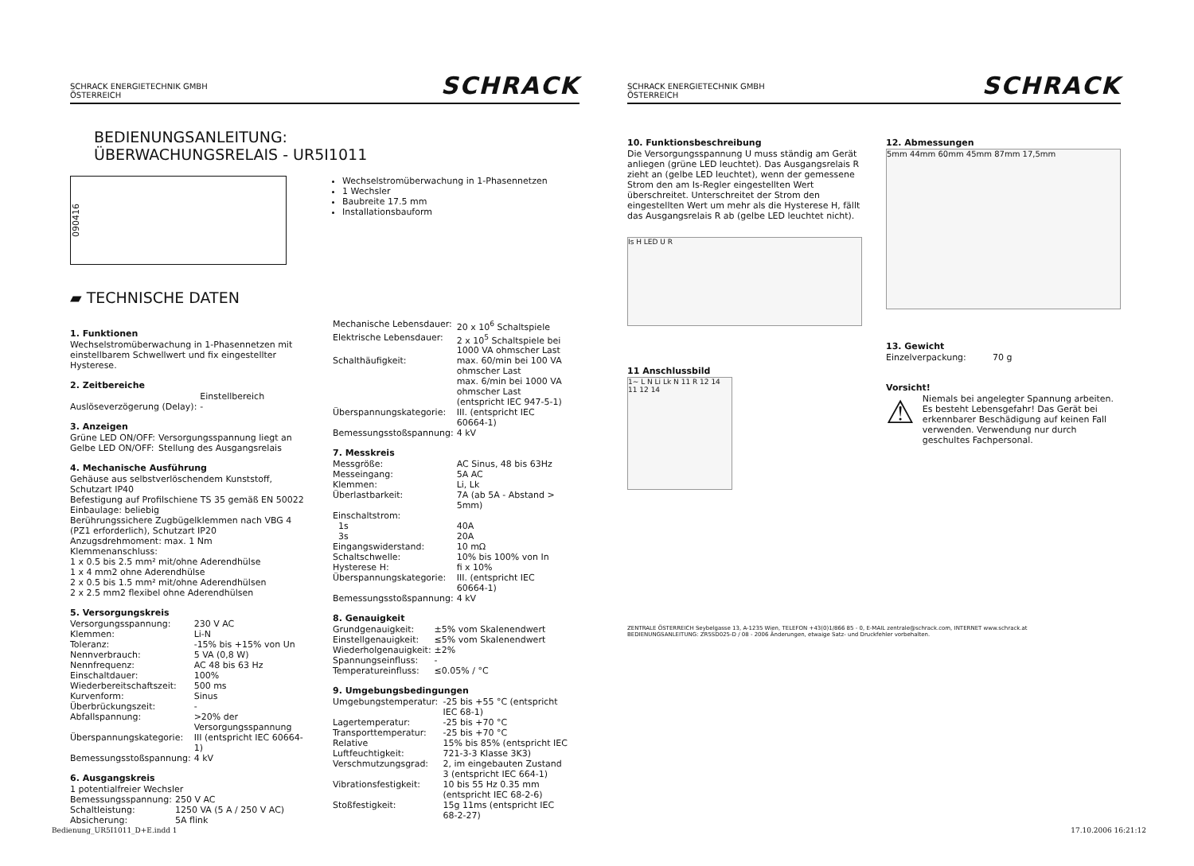SCHRACK ENERGIETECHNIK GMBH
ÖSTERREICH
SCHRACK
BEDIENUNGSANLEITUNG:
ÜBERWACHUNGSRELAIS - UR5I1011
090416
Wechselstromüberwachung in 1-Phasennetzen
1 Wechsler
Baubreite 17.5 mm
Installationsbauform
▰ TECHNISCHE DATEN
1. Funktionen
Wechselstromüberwachung in 1-Phasennetzen mit einstellbarem Schwellwert und fix eingestellter Hysterese.
2. Zeitbereiche
| | Einstellbereich |
| Auslöseverzögerung (Delay): | - |
3. Anzeigen
| Grüne LED ON/OFF: | Versorgungsspannung liegt an |
| Gelbe LED ON/OFF: | Stellung des Ausgangsrelais |
4. Mechanische Ausführung
Gehäuse aus selbstverlöschendem Kunststoff, Schutzart IP40
Befestigung auf Profilschiene TS 35 gemäß EN 50022
Einbaulage: beliebig
Berührungssichere Zugbügelklemmen nach VBG 4 (PZ1 erforderlich), Schutzart IP20
Anzugsdrehmoment: max. 1 Nm
Klemmenanschluss:
1 x 0.5 bis 2.5 mm² mit/ohne Aderendhülse
1 x 4 mm2 ohne Aderendhülse
2 x 0.5 bis 1.5 mm² mit/ohne Aderendhülsen
2 x 2.5 mm2 flexibel ohne Aderendhülsen
5. Versorgungskreis
| Versorgungsspannung: | 230 V AC |
| Klemmen: | Li-N |
| Toleranz: | -15% bis +15% von Un |
| Nennverbrauch: | 5 VA (0,8 W) |
| Nennfrequenz: | AC 48 bis 63 Hz |
| Einschaltdauer: | 100% |
| Wiederbereitschaftszeit: | 500 ms |
| Kurvenform: | Sinus |
| Überbrückungszeit: | - |
| Abfallspannung: | >20% der Versorgungsspannung |
| Überspannungskategorie: | III (entspricht IEC 60664-1) |
| Bemessungsstoßspannung: | 4 kV |
6. Ausgangskreis
1 potentialfreier Wechsler
| Bemessungsspannung: | 250 V AC |
| Schaltleistung: | 1250 VA (5 A / 250 V AC) |
| Absicherung: | 5A flink |
| Mechanische Lebensdauer: | 20 x 10<sup>6</sup> Schaltspiele |
| Elektrische Lebensdauer: | 2 x 10<sup>5</sup> Schaltspiele bei 1000 VA ohmscher Last |
| Schalthäufigkeit: | max. 60/min bei 100 VA ohmscher Last max. 6/min bei 1000 VA ohmscher Last (entspricht IEC 947-5-1) |
| Überspannungskategorie: | III. (entspricht IEC 60664-1) |
| Bemessungsstoßspannung: | 4 kV |
7. Messkreis
| Messgröße: | AC Sinus, 48 bis 63Hz |
| Messeingang: | 5A AC |
| Klemmen: | Li, Lk |
| Überlastbarkeit: | 7A (ab 5A - Abstand > 5mm) |
| Einschaltstrom: | |
| 1s | 40A |
| 3s | 20A |
| Eingangswiderstand: | 10 mΩ |
| Schaltschwelle: | 10% bis 100% von In |
| Hysterese H: | fi x 10% |
| Überspannungskategorie: | III. (entspricht IEC 60664-1) |
| Bemessungsstoßspannung: | 4 kV |
8. Genauigkeit
| Grundgenauigkeit: | ±5% vom Skalenendwert |
| Einstellgenauigkeit: | ≤5% vom Skalenendwert |
| Wiederholgenauigkeit: | ±2% |
| Spannungseinfluss: | - |
| Temperatureinfluss: | ≤0.05% / °C |
9. Umgebungsbedingungen
| Umgebungstemperatur: | -25 bis +55 °C (entspricht IEC 68-1) |
| Lagertemperatur: | -25 bis +70 °C |
| Transporttemperatur: | -25 bis +70 °C |
| Relative Luftfeuchtigkeit: | 15% bis 85% (entspricht IEC 721-3-3 Klasse 3K3) |
| Verschmutzungsgrad: | 2, im eingebauten Zustand 3 (entspricht IEC 664-1) |
| Vibrationsfestigkeit: | 10 bis 55 Hz 0.35 mm (entspricht IEC 68-2-6) |
| Stoßfestigkeit: | 15g 11ms (entspricht IEC 68-2-27) |
SCHRACK ENERGIETECHNIK GMBH
ÖSTERREICH
SCHRACK
10. Funktionsbeschreibung
Die Versorgungsspannung U muss ständig am Gerät anliegen (grüne LED leuchtet). Das Ausgangsrelais R zieht an (gelbe LED leuchtet), wenn der gemessene Strom den am Is-Regler eingestellten Wert überschreitet. Unterschreitet der Strom den eingestellten Wert um mehr als die Hysterese H, fällt das Ausgangsrelais R ab (gelbe LED leuchtet nicht).
Is H LED U R
11 Anschlussbild
1~ L N Li Lk N 11 R 12 14 11 12 14
12. Abmessungen
5mm 44mm 60mm 45mm 87mm 17,5mm
13. Gewicht
| Einzelverpackung: | 70 g |
Vorsicht!
⚠
Niemals bei angelegter Spannung arbeiten. Es besteht Lebensgefahr! Das Gerät bei erkennbarer Beschädigung auf keinen Fall verwenden. Verwendung nur durch geschultes Fachpersonal.
ZENTRALE ÖSTERREICH Seybelgasse 13, A-1235 Wien, TELEFON +43(0)1/866 85 - 0, E-MAIL zentrale@schrack.com, INTERNET www.schrack.at
BEDIENUNGSANLEITUNG: ZR5SD025-D / 08 - 2006 Änderungen, etwaige Satz- und Druckfehler vorbehalten.
Bedienung_UR5I1011_D+E.indd 1 17.10.2006 16:21:12